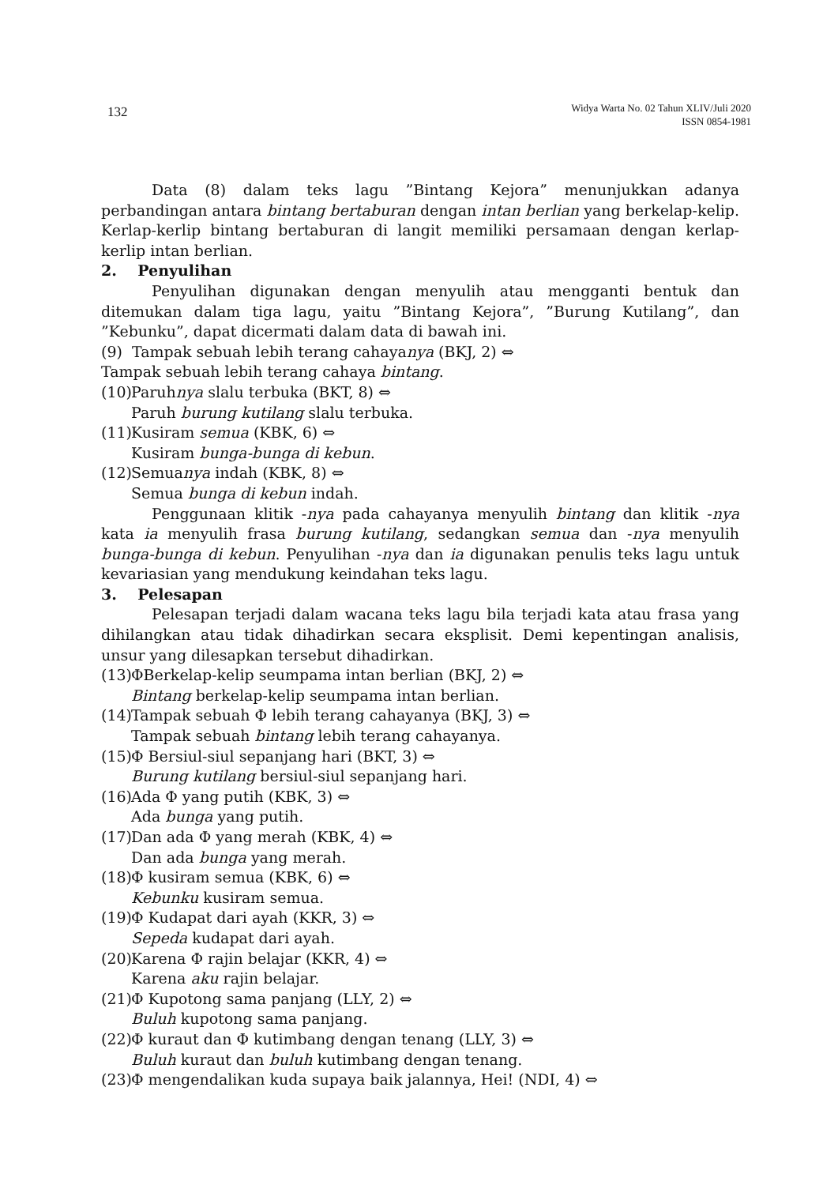132
Widya Warta No. 02 Tahun XLIV/Juli 2020
ISSN 0854-1981
Data (8) dalam teks lagu ”Bintang Kejora” menunjukkan adanya perbandingan antara bintang bertaburan dengan intan berlian yang berkelap-kelip. Kerlap-kerlip bintang bertaburan di langit memiliki persamaan dengan kerlap-kerlip intan berlian.
2. Penyulihan
Penyulihan digunakan dengan menyulih atau mengganti bentuk dan ditemukan dalam tiga lagu, yaitu ”Bintang Kejora”, ”Burung Kutilang”, dan ”Kebunku”, dapat dicermati dalam data di bawah ini.
(9) Tampak sebuah lebih terang cahayanya (BKJ, 2) ⇔
Tampak sebuah lebih terang cahaya bintang.
(10) Paruhnya slalu terbuka (BKT, 8) ⇔
Paruh burung kutilang slalu terbuka.
(11) Kusiram semua (KBK, 6) ⇔
Kusiram bunga-bunga di kebun.
(12) Semuanya indah (KBK, 8) ⇔
Semua bunga di kebun indah.
Penggunaan klitik -nya pada cahayanya menyulih bintang dan klitik -nya kata ia menyulih frasa burung kutilang, sedangkan semua dan -nya menyulih bunga-bunga di kebun. Penyulihan -nya dan ia digunakan penulis teks lagu untuk kevariasian yang mendukung keindahan teks lagu.
3. Pelesapan
Pelesapan terjadi dalam wacana teks lagu bila terjadi kata atau frasa yang dihilangkan atau tidak dihadirkan secara eksplisit. Demi kepentingan analisis, unsur yang dilesapkan tersebut dihadirkan.
(13) ΦBerkelap-kelip seumpama intan berlian (BKJ, 2) ⇔
Bintang berkelap-kelip seumpama intan berlian.
(14) Tampak sebuah Φ lebih terang cahayanya (BKJ, 3) ⇔
Tampak sebuah bintang lebih terang cahayanya.
(15) Φ Bersiul-siul sepanjang hari (BKT, 3) ⇔
Burung kutilang bersiul-siul sepanjang hari.
(16) Ada Φ yang putih (KBK, 3) ⇔
Ada bunga yang putih.
(17) Dan ada Φ yang merah (KBK, 4) ⇔
Dan ada bunga yang merah.
(18) Φ kusiram semua (KBK, 6) ⇔
Kebunku kusiram semua.
(19) Φ Kudapat dari ayah (KKR, 3) ⇔
Sepeda kudapat dari ayah.
(20) Karena Φ rajin belajar (KKR, 4) ⇔
Karena aku rajin belajar.
(21) Φ Kupotong sama panjang (LLY, 2) ⇔
Buluh kupotong sama panjang.
(22) Φ kuraut dan Φ kutimbang dengan tenang (LLY, 3) ⇔
Buluh kuraut dan buluh kutimbang dengan tenang.
(23) Φ mengendalikan kuda supaya baik jalannya, Hei! (NDI, 4) ⇔